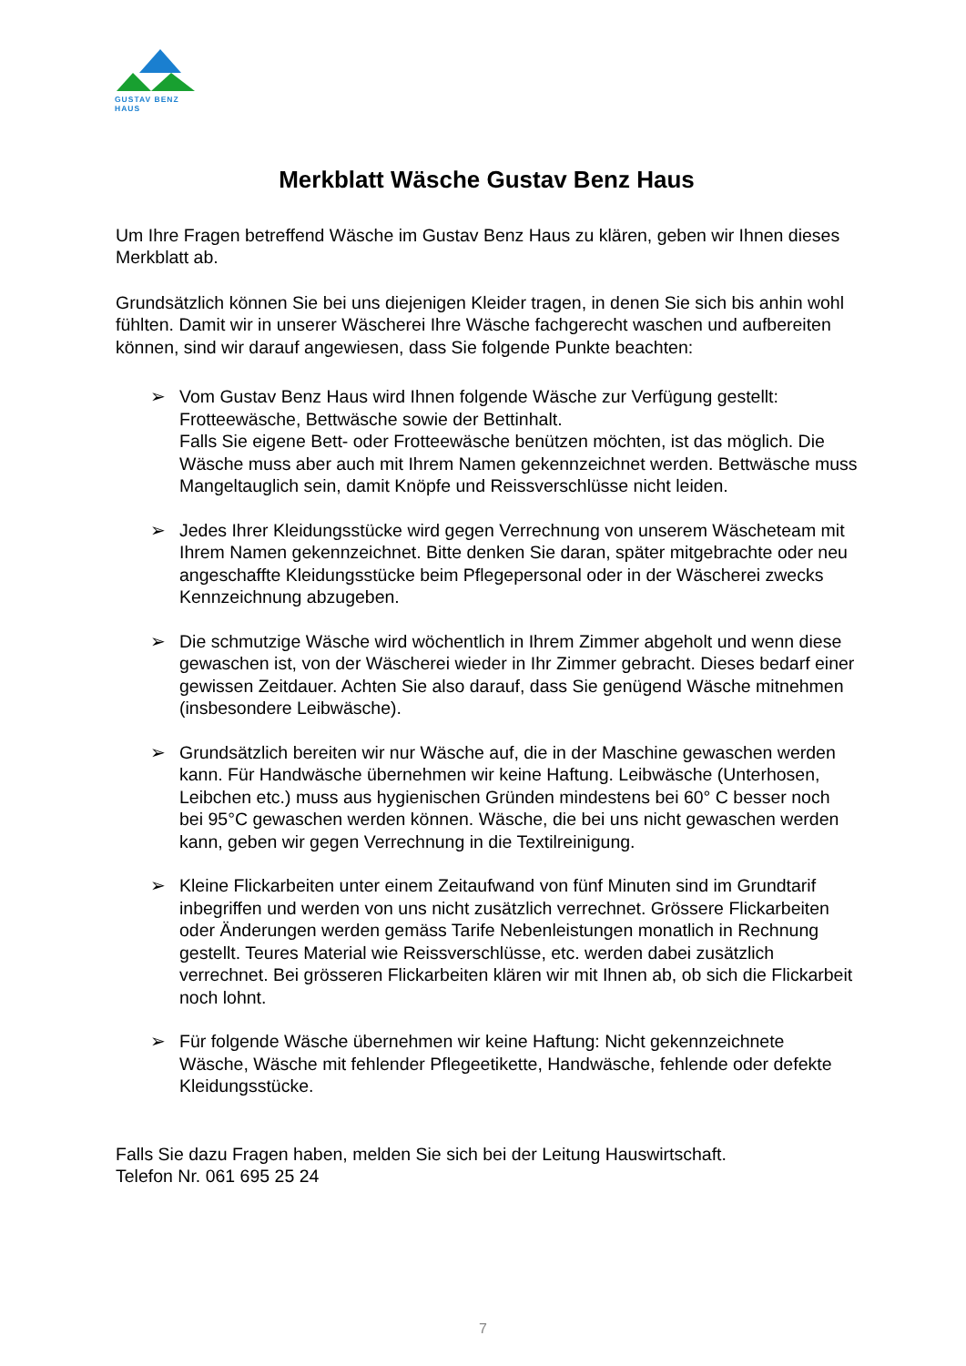GUSTAV BENZ HAUS
Merkblatt Wäsche Gustav Benz Haus
Um Ihre Fragen betreffend Wäsche im Gustav Benz Haus zu klären, geben wir Ihnen dieses Merkblatt ab.
Grundsätzlich können Sie bei uns diejenigen Kleider tragen, in denen Sie sich bis anhin wohl fühlten. Damit wir in unserer Wäscherei Ihre Wäsche fachgerecht waschen und aufbereiten können, sind wir darauf angewiesen, dass Sie folgende Punkte beachten:
➢ Vom Gustav Benz Haus wird Ihnen folgende Wäsche zur Verfügung gestellt: Frotteewäsche, Bettwäsche sowie der Bettinhalt.
Falls Sie eigene Bett- oder Frotteewäsche benützen möchten, ist das möglich. Die Wäsche muss aber auch mit Ihrem Namen gekennzeichnet werden. Bettwäsche muss Mangeltauglich sein, damit Knöpfe und Reissverschlüsse nicht leiden.
➢ Jedes Ihrer Kleidungsstücke wird gegen Verrechnung von unserem Wäscheteam mit Ihrem Namen gekennzeichnet. Bitte denken Sie daran, später mitgebrachte oder neu angeschaffte Kleidungsstücke beim Pflegepersonal oder in der Wäscherei zwecks Kennzeichnung abzugeben.
➢ Die schmutzige Wäsche wird wöchentlich in Ihrem Zimmer abgeholt und wenn diese gewaschen ist, von der Wäscherei wieder in Ihr Zimmer gebracht. Dieses bedarf einer gewissen Zeitdauer. Achten Sie also darauf, dass Sie genügend Wäsche mitnehmen (insbesondere Leibwäsche).
➢ Grundsätzlich bereiten wir nur Wäsche auf, die in der Maschine gewaschen werden kann. Für Handwäsche übernehmen wir keine Haftung. Leibwäsche (Unterhosen, Leibchen etc.) muss aus hygienischen Gründen mindestens bei 60° C besser noch bei 95°C gewaschen werden können. Wäsche, die bei uns nicht gewaschen werden kann, geben wir gegen Verrechnung in die Textilreinigung.
➢ Kleine Flickarbeiten unter einem Zeitaufwand von fünf Minuten sind im Grundtarif inbegriffen und werden von uns nicht zusätzlich verrechnet. Grössere Flickarbeiten oder Änderungen werden gemäss Tarife Nebenleistungen monatlich in Rechnung gestellt. Teures Material wie Reissverschlüsse, etc. werden dabei zusätzlich verrechnet. Bei grösseren Flickarbeiten klären wir mit Ihnen ab, ob sich die Flickarbeit noch lohnt.
➢ Für folgende Wäsche übernehmen wir keine Haftung: Nicht gekennzeichnete Wäsche, Wäsche mit fehlender Pflegeetikette, Handwäsche, fehlende oder defekte Kleidungsstücke.
Falls Sie dazu Fragen haben, melden Sie sich bei der Leitung Hauswirtschaft.
Telefon Nr. 061 695 25 24
7